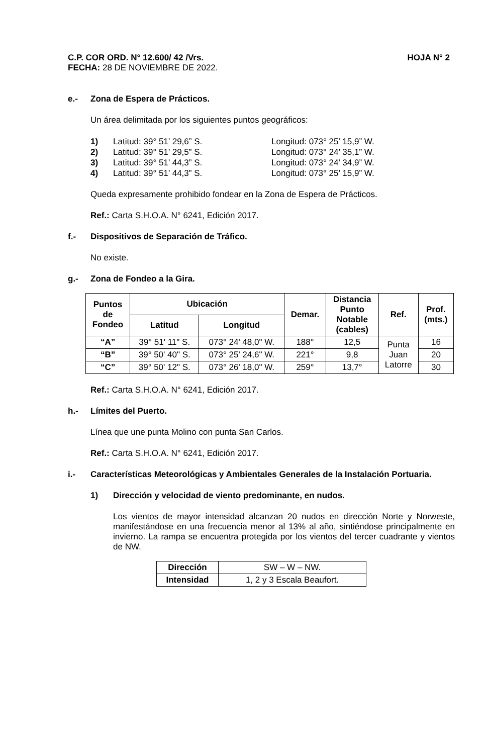C.P. COR ORD. N° 12.600/ 42 /Vrs. HOJA N° 2
FECHA: 28 DE NOVIEMBRE DE 2022.
e.- Zona de Espera de Prácticos.
Un área delimitada por los siguientes puntos geográficos:
1) Latitud: 39° 51’ 29,6” S. Longitud: 073° 25’ 15,9” W.
2) Latitud: 39° 51’ 29,5” S. Longitud: 073° 24’ 35,1” W.
3) Latitud: 39° 51’ 44,3” S. Longitud: 073° 24’ 34,9” W.
4) Latitud: 39° 51’ 44,3” S. Longitud: 073° 25’ 15,9” W.
Queda expresamente prohibido fondear en la Zona de Espera de Prácticos.
Ref.: Carta S.H.O.A. N° 6241, Edición 2017.
f.- Dispositivos de Separación de Tráfico.
No existe.
g.- Zona de Fondeo a la Gira.
| Puntos de Fondeo | Ubicación | | Demar. | Distancia Punto Notable (cables) | Ref. | Prof. (mts.) |
| --- | --- | --- | --- | --- | --- | --- |
| | Latitud | Longitud | | | | |
| “A” | 39° 51' 11" S. | 073° 24' 48,0" W. | 188° | 12,5 | Punta Juan Latorre | 16 |
| “B” | 39° 50' 40" S. | 073° 25' 24,6" W. | 221° | 9,8 | | 20 |
| “C” | 39° 50' 12" S. | 073° 26' 18,0" W. | 259° | 13,7° | | 30 |
Ref.: Carta S.H.O.A. N° 6241, Edición 2017.
h.- Límites del Puerto.
Línea que une punta Molino con punta San Carlos.
Ref.: Carta S.H.O.A. N° 6241, Edición 2017.
i.- Características Meteorológicas y Ambientales Generales de la Instalación Portuaria.
1) Dirección y velocidad de viento predominante, en nudos.
Los vientos de mayor intensidad alcanzan 20 nudos en dirección Norte y Norweste, manifestándose en una frecuencia menor al 13% al año, sintiéndose principalmente en invierno. La rampa se encuentra protegida por los vientos del tercer cuadrante y vientos de NW.
| Dirección | SW – W – NW. |
| Intensidad | 1, 2 y 3 Escala Beaufort. |